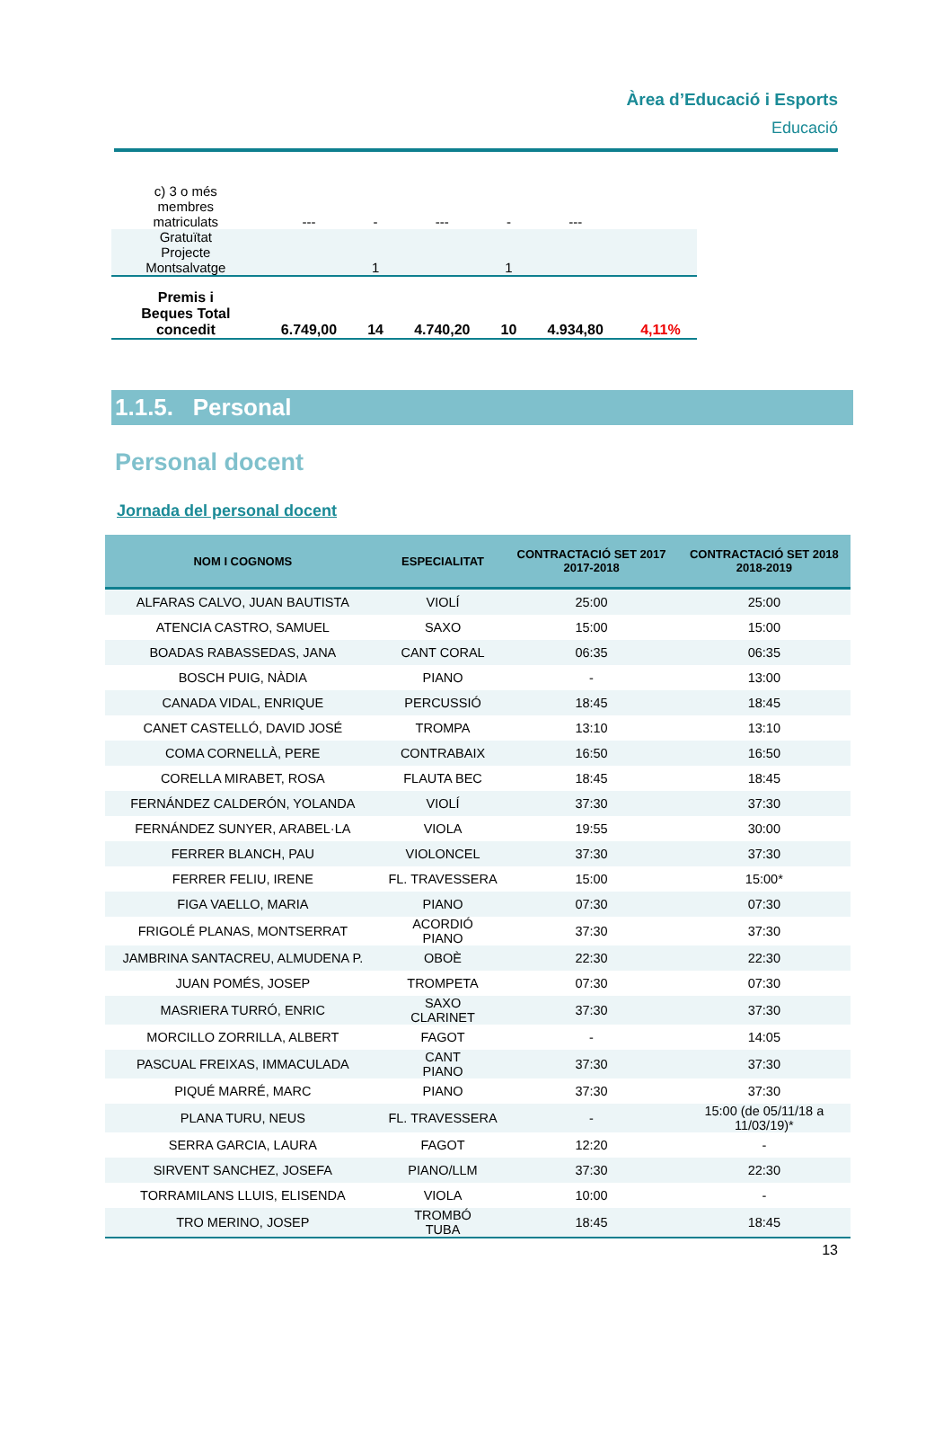Àrea d’Educació i Esports
Educació
| c) 3 o més membres matriculats | --- | - | --- | - | --- | |
| Gratuïtat Projecte Montsalvatge | | 1 | | 1 | | |
| Premis i Beques Total concedit | 6.749,00 | 14 | 4.740,20 | 10 | 4.934,80 | 4,11% |
1.1.5. Personal
Personal docent
Jornada del personal docent
| NOM I COGNOMS | ESPECIALITAT | CONTRACTACIÓ SET 2017 2017-2018 | CONTRACTACIÓ SET 2018 2018-2019 |
| --- | --- | --- | --- |
| ALFARAS CALVO, JUAN BAUTISTA | VIOLÍ | 25:00 | 25:00 |
| ATENCIA CASTRO, SAMUEL | SAXO | 15:00 | 15:00 |
| BOADAS RABASSEDAS, JANA | CANT CORAL | 06:35 | 06:35 |
| BOSCH PUIG, NÀDIA | PIANO | - | 13:00 |
| CANADA VIDAL, ENRIQUE | PERCUSSIÓ | 18:45 | 18:45 |
| CANET CASTELLÓ, DAVID JOSÉ | TROMPA | 13:10 | 13:10 |
| COMA CORNELLÀ, PERE | CONTRABAIX | 16:50 | 16:50 |
| CORELLA MIRABET, ROSA | FLAUTA BEC | 18:45 | 18:45 |
| FERNÁNDEZ CALDERÓN, YOLANDA | VIOLÍ | 37:30 | 37:30 |
| FERNÁNDEZ SUNYER, ARABEL·LA | VIOLA | 19:55 | 30:00 |
| FERRER BLANCH, PAU | VIOLONCEL | 37:30 | 37:30 |
| FERRER FELIU, IRENE | FL. TRAVESSERA | 15:00 | 15:00* |
| FIGA VAELLO, MARIA | PIANO | 07:30 | 07:30 |
| FRIGOLÉ PLANAS, MONTSERRAT | ACORDIÓ PIANO | 37:30 | 37:30 |
| JAMBRINA SANTACREU, ALMUDENA P. | OBOÈ | 22:30 | 22:30 |
| JUAN POMÉS, JOSEP | TROMPETA | 07:30 | 07:30 |
| MASRIERA TURRÓ, ENRIC | SAXO CLARINET | 37:30 | 37:30 |
| MORCILLO ZORRILLA, ALBERT | FAGOT | - | 14:05 |
| PASCUAL FREIXAS, IMMACULADA | CANT PIANO | 37:30 | 37:30 |
| PIQUÉ MARRÉ, MARC | PIANO | 37:30 | 37:30 |
| PLANA TURU, NEUS | FL. TRAVESSERA | - | 15:00 (de 05/11/18 a 11/03/19)* |
| SERRA GARCIA, LAURA | FAGOT | 12:20 | - |
| SIRVENT SANCHEZ, JOSEFA | PIANO/LLM | 37:30 | 22:30 |
| TORRAMILANS LLUIS, ELISENDA | VIOLA | 10:00 | - |
| TRO MERINO, JOSEP | TROMBÓ TUBA | 18:45 | 18:45 |
13